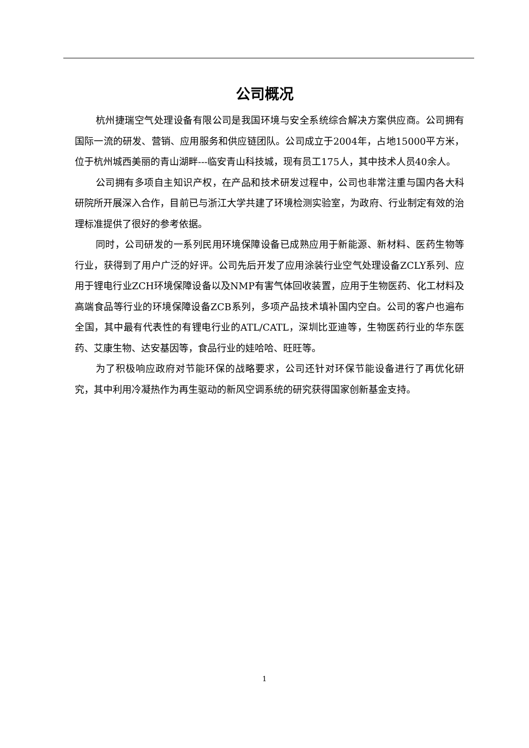公司概况
杭州捷瑞空气处理设备有限公司是我国环境与安全系统综合解决方案供应商。公司拥有国际一流的研发、营销、应用服务和供应链团队。公司成立于2004年，占地15000平方米，位于杭州城西美丽的青山湖畔---临安青山科技城，现有员工175人，其中技术人员40余人。
公司拥有多项自主知识产权，在产品和技术研发过程中，公司也非常注重与国内各大科研院所开展深入合作，目前已与浙江大学共建了环境检测实验室，为政府、行业制定有效的治理标准提供了很好的参考依据。
同时，公司研发的一系列民用环境保障设备已成熟应用于新能源、新材料、医药生物等行业，获得到了用户广泛的好评。公司先后开发了应用涂装行业空气处理设备ZCLY系列、应用于锂电行业ZCH环境保障设备以及NMP有害气体回收装置，应用于生物医药、化工材料及高端食品等行业的环境保障设备ZCB系列，多项产品技术填补国内空白。公司的客户也遍布全国，其中最有代表性的有锂电行业的ATL/CATL，深圳比亚迪等，生物医药行业的华东医药、艾康生物、达安基因等，食品行业的娃哈哈、旺旺等。
为了积极响应政府对节能环保的战略要求，公司还针对环保节能设备进行了再优化研究，其中利用冷凝热作为再生驱动的新风空调系统的研究获得国家创新基金支持。
1